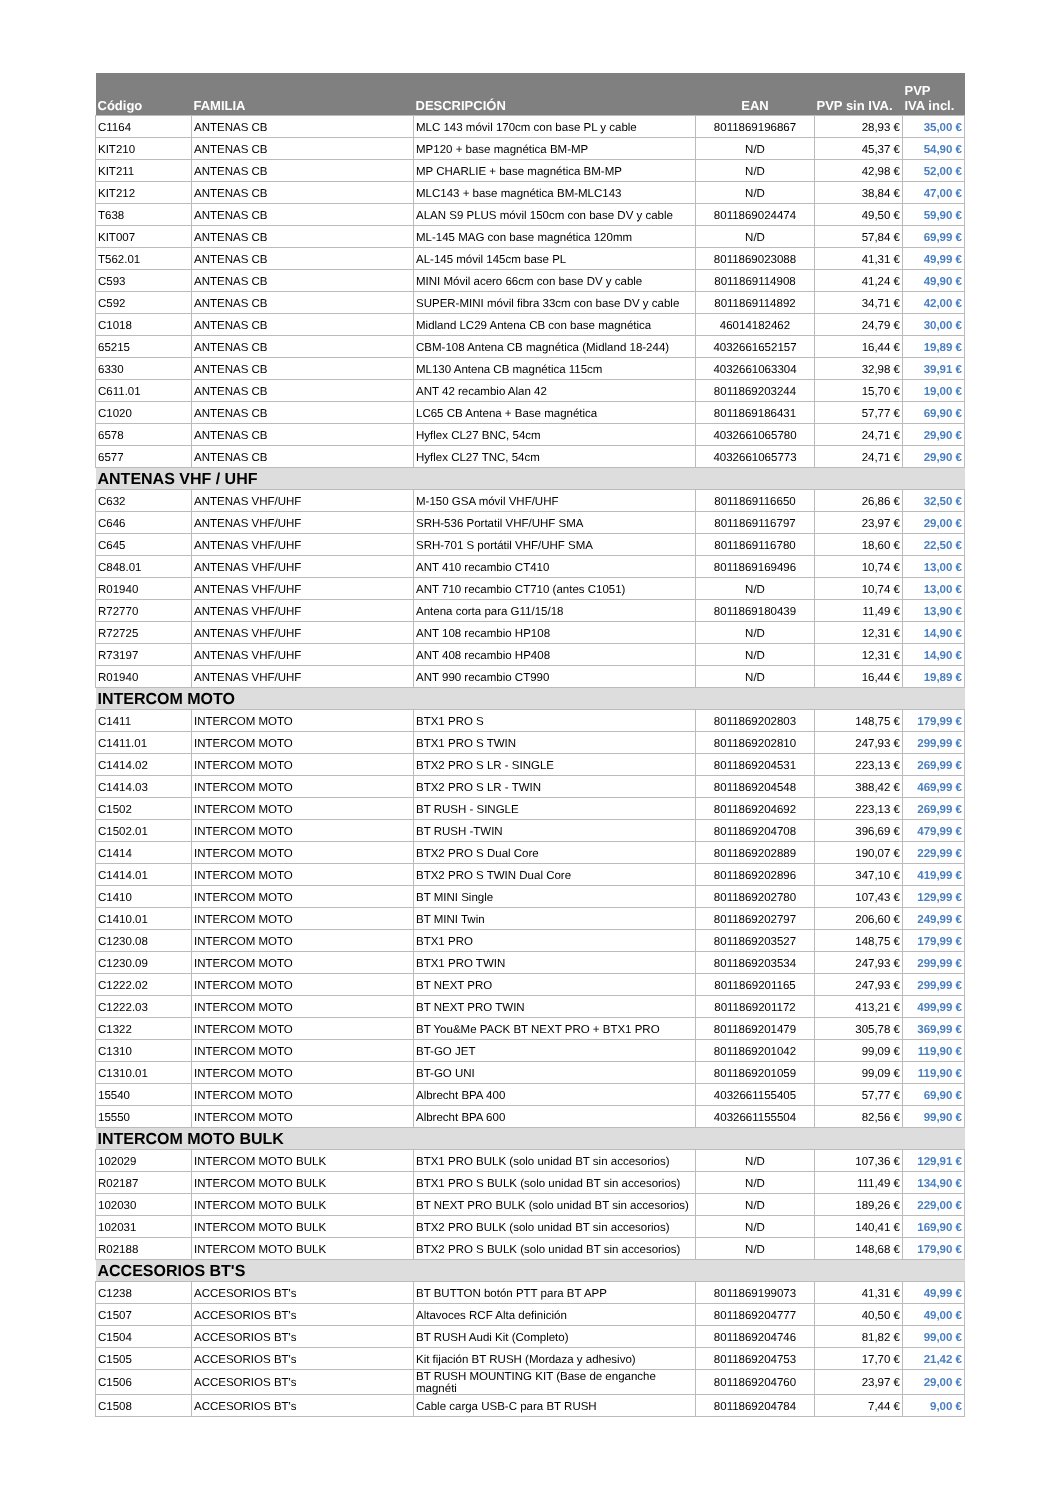| Código | FAMILIA | DESCRIPCIÓN | EAN | PVP sin IVA. | PVP IVA incl. |
| --- | --- | --- | --- | --- | --- |
| C1164 | ANTENAS CB | MLC 143 móvil 170cm con base PL y cable | 8011869196867 | 28,93 € | 35,00 € |
| KIT210 | ANTENAS CB | MP120 + base magnética BM-MP | N/D | 45,37 € | 54,90 € |
| KIT211 | ANTENAS CB | MP CHARLIE + base magnética BM-MP | N/D | 42,98 € | 52,00 € |
| KIT212 | ANTENAS CB | MLC143 + base magnética BM-MLC143 | N/D | 38,84 € | 47,00 € |
| T638 | ANTENAS CB | ALAN S9 PLUS móvil 150cm con base DV y cable | 8011869024474 | 49,50 € | 59,90 € |
| KIT007 | ANTENAS CB | ML-145 MAG con base magnética 120mm | N/D | 57,84 € | 69,99 € |
| T562.01 | ANTENAS CB | AL-145 móvil 145cm base PL | 8011869023088 | 41,31 € | 49,99 € |
| C593 | ANTENAS CB | MINI Móvil acero 66cm con base DV y cable | 8011869114908 | 41,24 € | 49,90 € |
| C592 | ANTENAS CB | SUPER-MINI móvil fibra 33cm con base DV y cable | 8011869114892 | 34,71 € | 42,00 € |
| C1018 | ANTENAS CB | Midland LC29 Antena CB con base magnética | 46014182462 | 24,79 € | 30,00 € |
| 65215 | ANTENAS CB | CBM-108 Antena CB magnética (Midland 18-244) | 4032661652157 | 16,44 € | 19,89 € |
| 6330 | ANTENAS CB | ML130 Antena CB magnética 115cm | 4032661063304 | 32,98 € | 39,91 € |
| C611.01 | ANTENAS CB | ANT 42 recambio Alan 42 | 8011869203244 | 15,70 € | 19,00 € |
| C1020 | ANTENAS CB | LC65 CB Antena + Base magnética | 8011869186431 | 57,77 € | 69,90 € |
| 6578 | ANTENAS CB | Hyflex CL27 BNC, 54cm | 4032661065780 | 24,71 € | 29,90 € |
| 6577 | ANTENAS CB | Hyflex CL27 TNC, 54cm | 4032661065773 | 24,71 € | 29,90 € |
| ANTENAS VHF / UHF | | | | | |
| C632 | ANTENAS VHF/UHF | M-150 GSA móvil VHF/UHF | 8011869116650 | 26,86 € | 32,50 € |
| C646 | ANTENAS VHF/UHF | SRH-536 Portatil VHF/UHF SMA | 8011869116797 | 23,97 € | 29,00 € |
| C645 | ANTENAS VHF/UHF | SRH-701 S portátil VHF/UHF SMA | 8011869116780 | 18,60 € | 22,50 € |
| C848.01 | ANTENAS VHF/UHF | ANT 410 recambio CT410 | 8011869169496 | 10,74 € | 13,00 € |
| R01940 | ANTENAS VHF/UHF | ANT 710 recambio CT710 (antes C1051) | N/D | 10,74 € | 13,00 € |
| R72770 | ANTENAS VHF/UHF | Antena corta para G11/15/18 | 8011869180439 | 11,49 € | 13,90 € |
| R72725 | ANTENAS VHF/UHF | ANT 108 recambio HP108 | N/D | 12,31 € | 14,90 € |
| R73197 | ANTENAS VHF/UHF | ANT 408 recambio HP408 | N/D | 12,31 € | 14,90 € |
| R01940 | ANTENAS VHF/UHF | ANT 990 recambio CT990 | N/D | 16,44 € | 19,89 € |
| INTERCOM MOTO | | | | | |
| C1411 | INTERCOM MOTO | BTX1 PRO S | 8011869202803 | 148,75 € | 179,99 € |
| C1411.01 | INTERCOM MOTO | BTX1 PRO S TWIN | 8011869202810 | 247,93 € | 299,99 € |
| C1414.02 | INTERCOM MOTO | BTX2 PRO S LR - SINGLE | 8011869204531 | 223,13 € | 269,99 € |
| C1414.03 | INTERCOM MOTO | BTX2 PRO S LR - TWIN | 8011869204548 | 388,42 € | 469,99 € |
| C1502 | INTERCOM MOTO | BT RUSH - SINGLE | 8011869204692 | 223,13 € | 269,99 € |
| C1502.01 | INTERCOM MOTO | BT RUSH -TWIN | 8011869204708 | 396,69 € | 479,99 € |
| C1414 | INTERCOM MOTO | BTX2 PRO S Dual Core | 8011869202889 | 190,07 € | 229,99 € |
| C1414.01 | INTERCOM MOTO | BTX2 PRO S TWIN Dual Core | 8011869202896 | 347,10 € | 419,99 € |
| C1410 | INTERCOM MOTO | BT MINI Single | 8011869202780 | 107,43 € | 129,99 € |
| C1410.01 | INTERCOM MOTO | BT MINI Twin | 8011869202797 | 206,60 € | 249,99 € |
| C1230.08 | INTERCOM MOTO | BTX1 PRO | 8011869203527 | 148,75 € | 179,99 € |
| C1230.09 | INTERCOM MOTO | BTX1 PRO TWIN | 8011869203534 | 247,93 € | 299,99 € |
| C1222.02 | INTERCOM MOTO | BT NEXT PRO | 8011869201165 | 247,93 € | 299,99 € |
| C1222.03 | INTERCOM MOTO | BT NEXT PRO TWIN | 8011869201172 | 413,21 € | 499,99 € |
| C1322 | INTERCOM MOTO | BT You&Me PACK BT NEXT PRO + BTX1 PRO | 8011869201479 | 305,78 € | 369,99 € |
| C1310 | INTERCOM MOTO | BT-GO JET | 8011869201042 | 99,09 € | 119,90 € |
| C1310.01 | INTERCOM MOTO | BT-GO UNI | 8011869201059 | 99,09 € | 119,90 € |
| 15540 | INTERCOM MOTO | Albrecht BPA 400 | 4032661155405 | 57,77 € | 69,90 € |
| 15550 | INTERCOM MOTO | Albrecht BPA 600 | 4032661155504 | 82,56 € | 99,90 € |
| INTERCOM MOTO BULK | | | | | |
| 102029 | INTERCOM MOTO BULK | BTX1 PRO BULK (solo unidad BT sin accesorios) | N/D | 107,36 € | 129,91 € |
| R02187 | INTERCOM MOTO BULK | BTX1 PRO S BULK (solo unidad BT sin accesorios) | N/D | 111,49 € | 134,90 € |
| 102030 | INTERCOM MOTO BULK | BT NEXT PRO BULK (solo unidad BT sin accesorios) | N/D | 189,26 € | 229,00 € |
| 102031 | INTERCOM MOTO BULK | BTX2 PRO BULK (solo unidad BT sin accesorios) | N/D | 140,41 € | 169,90 € |
| R02188 | INTERCOM MOTO BULK | BTX2 PRO S BULK (solo unidad BT sin accesorios) | N/D | 148,68 € | 179,90 € |
| ACCESORIOS BT'S | | | | | |
| C1238 | ACCESORIOS BT's | BT BUTTON botón PTT para BT APP | 8011869199073 | 41,31 € | 49,99 € |
| C1507 | ACCESORIOS BT's | Altavoces RCF Alta definición | 8011869204777 | 40,50 € | 49,00 € |
| C1504 | ACCESORIOS BT's | BT RUSH Audi Kit (Completo) | 8011869204746 | 81,82 € | 99,00 € |
| C1505 | ACCESORIOS BT's | Kit fijación BT RUSH (Mordaza y adhesivo) | 8011869204753 | 17,70 € | 21,42 € |
| C1506 | ACCESORIOS BT's | BT RUSH MOUNTING KIT (Base de enganche magnéti | 8011869204760 | 23,97 € | 29,00 € |
| C1508 | ACCESORIOS BT's | Cable carga USB-C para BT RUSH | 8011869204784 | 7,44 € | 9,00 € |